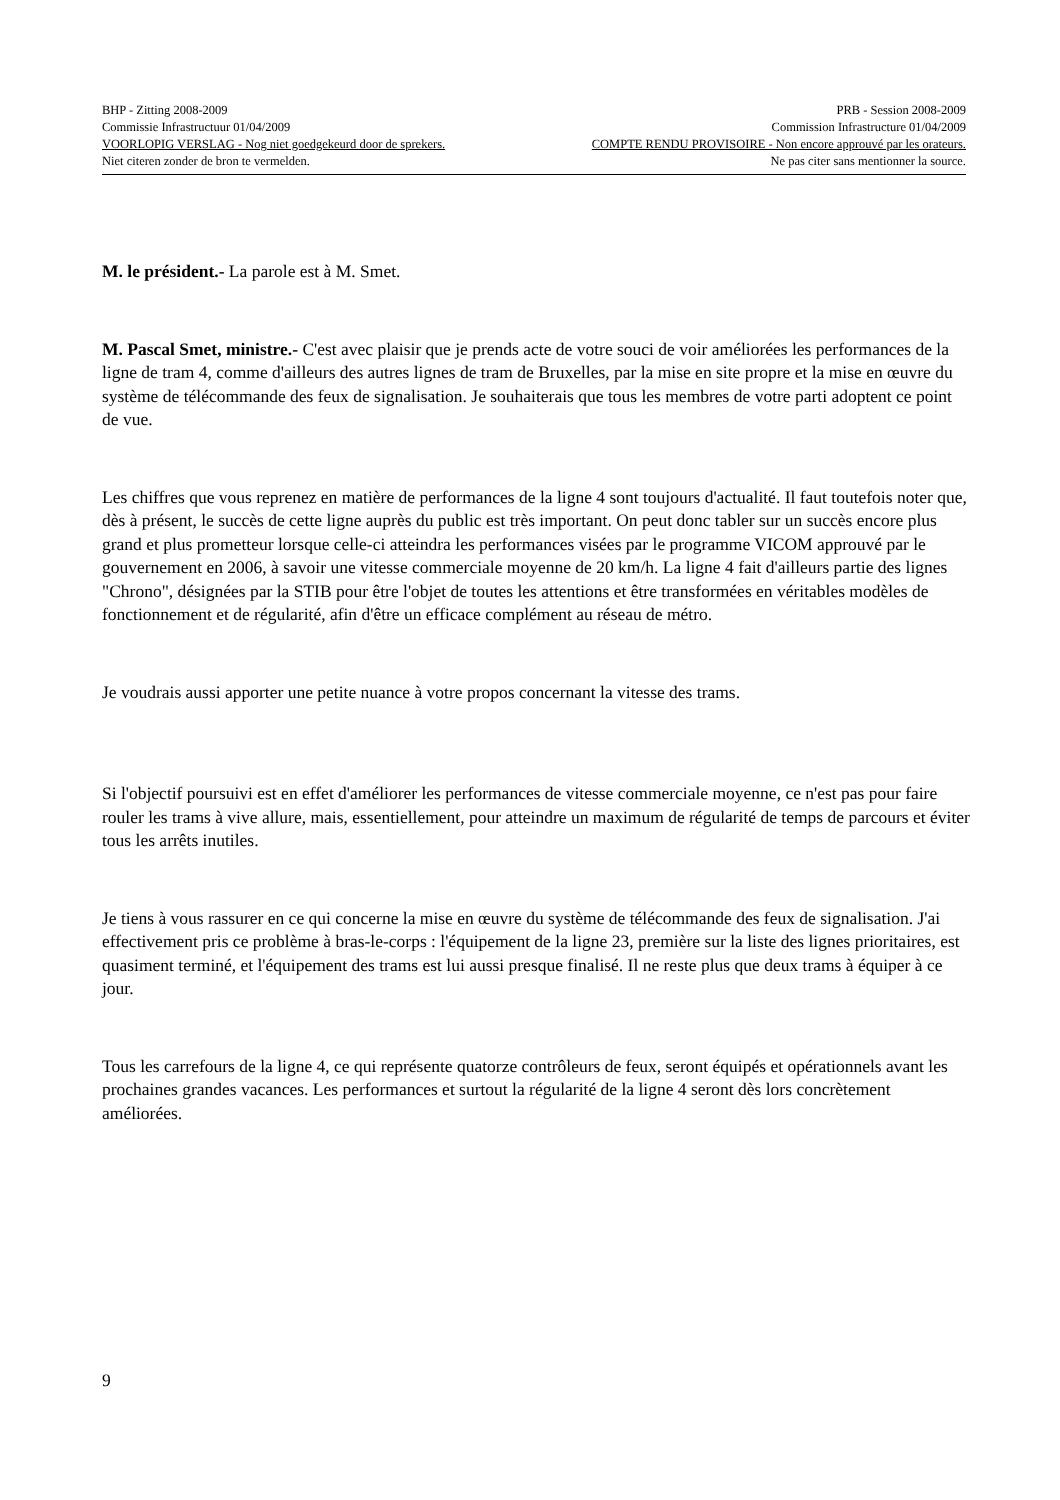BHP - Zitting 2008-2009 PRB - Session 2008-2009
Commissie Infrastructuur 01/04/2009 Commission Infrastructure 01/04/2009
VOORLOPIG VERSLAG - Nog niet goedgekeurd door de sprekers. COMPTE RENDU PROVISOIRE - Non encore approuvé par les orateurs.
Niet citeren zonder de bron te vermelden. Ne pas citer sans mentionner la source.
M. le président.- La parole est à M. Smet.
M. Pascal Smet, ministre.- C'est avec plaisir que je prends acte de votre souci de voir améliorées les performances de la ligne de tram 4, comme d'ailleurs des autres lignes de tram de Bruxelles, par la mise en site propre et la mise en œuvre du système de télécommande des feux de signalisation. Je souhaiterais que tous les membres de votre parti adoptent ce point de vue.
Les chiffres que vous reprenez en matière de performances de la ligne 4 sont toujours d'actualité. Il faut toutefois noter que, dès à présent, le succès de cette ligne auprès du public est très important. On peut donc tabler sur un succès encore plus grand et plus prometteur lorsque celle-ci atteindra les performances visées par le programme VICOM approuvé par le gouvernement en 2006, à savoir une vitesse commerciale moyenne de 20 km/h. La ligne 4 fait d'ailleurs partie des lignes "Chrono", désignées par la STIB pour être l'objet de toutes les attentions et être transformées en véritables modèles de fonctionnement et de régularité, afin d'être un efficace complément au réseau de métro.
Je voudrais aussi apporter une petite nuance à votre propos concernant la vitesse des trams.
Si l'objectif poursuivi est en effet d'améliorer les performances de vitesse commerciale moyenne, ce n'est pas pour faire rouler les trams à vive allure, mais, essentiellement, pour atteindre un maximum de régularité de temps de parcours et éviter tous les arrêts inutiles.
Je tiens à vous rassurer en ce qui concerne la mise en œuvre du système de télécommande des feux de signalisation. J'ai effectivement pris ce problème à bras-le-corps : l'équipement de la ligne 23, première sur la liste des lignes prioritaires, est quasiment terminé, et l'équipement des trams est lui aussi presque finalisé. Il ne reste plus que deux trams à équiper à ce jour.
Tous les carrefours de la ligne 4, ce qui représente quatorze contrôleurs de feux, seront équipés et opérationnels avant les prochaines grandes vacances. Les performances et surtout la régularité de la ligne 4 seront dès lors concrètement améliorées.
9